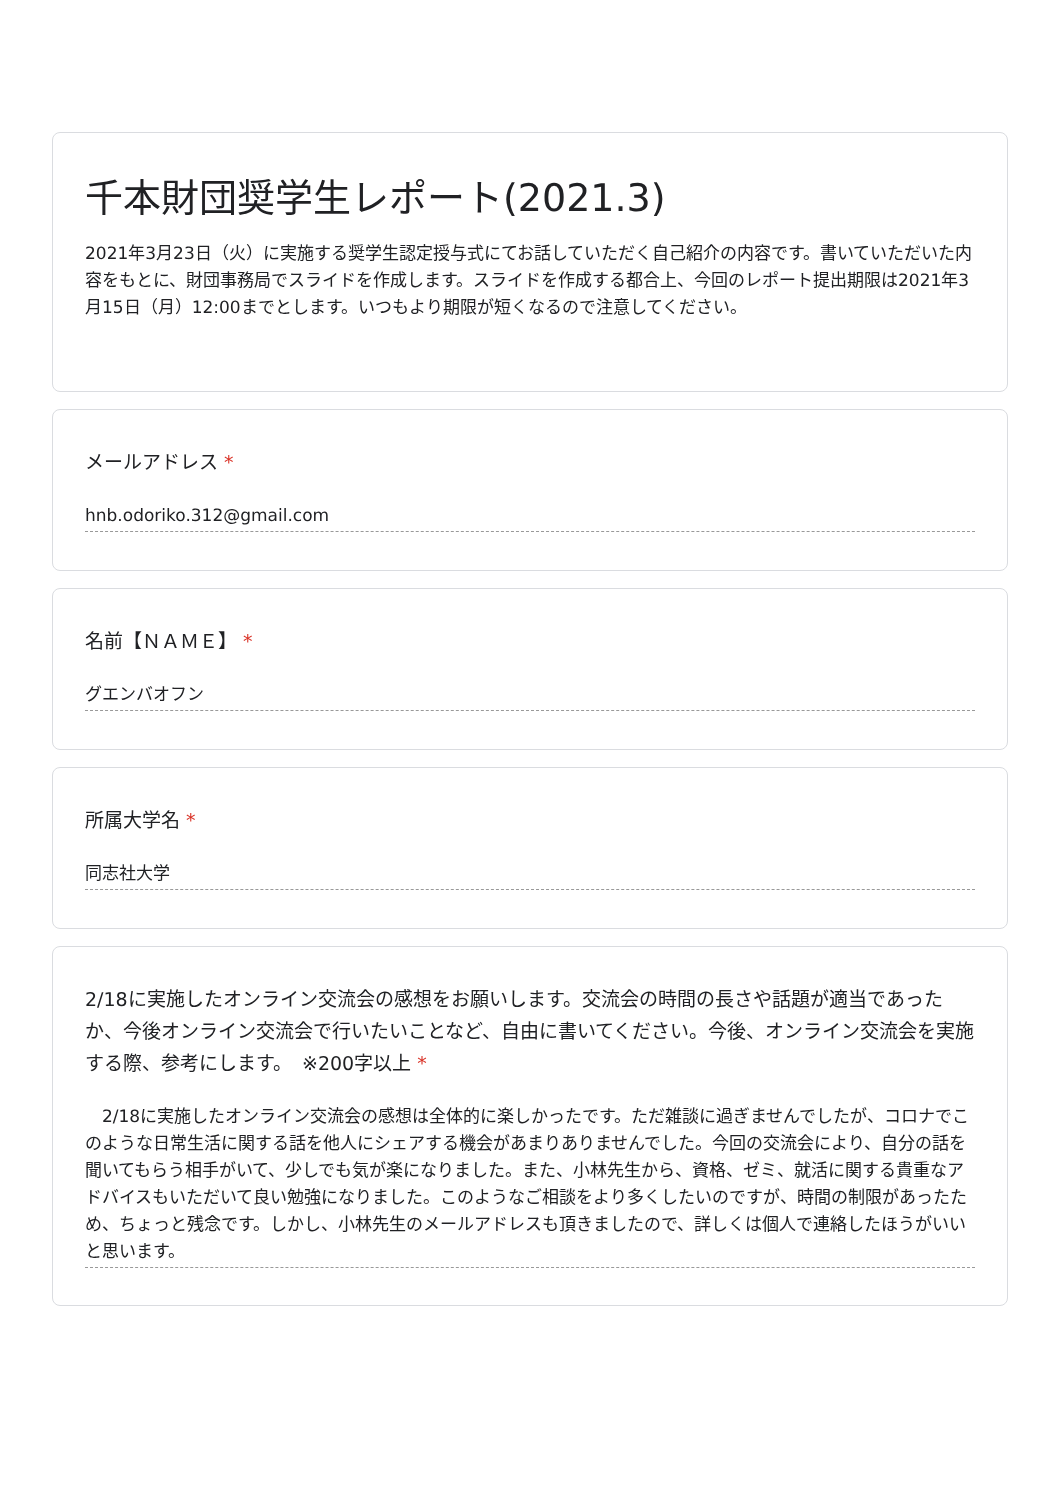千本財団奨学生レポート(2021.3)
2021年3月23日（火）に実施する奨学生認定授与式にてお話していただく自己紹介の内容です。書いていただいた内容をもとに、財団事務局でスライドを作成します。スライドを作成する都合上、今回のレポート提出期限は2021年3月15日（月）12:00までとします。いつもより期限が短くなるので注意してください。
メールアドレス *
hnb.odoriko.312@gmail.com
名前【ＮＡＭＥ】 *
グエンバオフン
所属大学名 *
同志社大学
2/18に実施したオンライン交流会の感想をお願いします。交流会の時間の長さや話題が適当であったか、今後オンライン交流会で行いたいことなど、自由に書いてください。今後、オンライン交流会を実施する際、参考にします。　※200字以上 *
　2/18に実施したオンライン交流会の感想は全体的に楽しかったです。ただ雑談に過ぎませんでしたが、コロナでこのような日常生活に関する話を他人にシェアする機会があまりありませんでした。今回の交流会により、自分の話を聞いてもらう相手がいて、少しでも気が楽になりました。また、小林先生から、資格、ゼミ、就活に関する貴重なアドバイスもいただいて良い勉強になりました。このようなご相談をより多くしたいのですが、時間の制限があったため、ちょっと残念です。しかし、小林先生のメールアドレスも頂きましたので、詳しくは個人で連絡したほうがいいと思います。